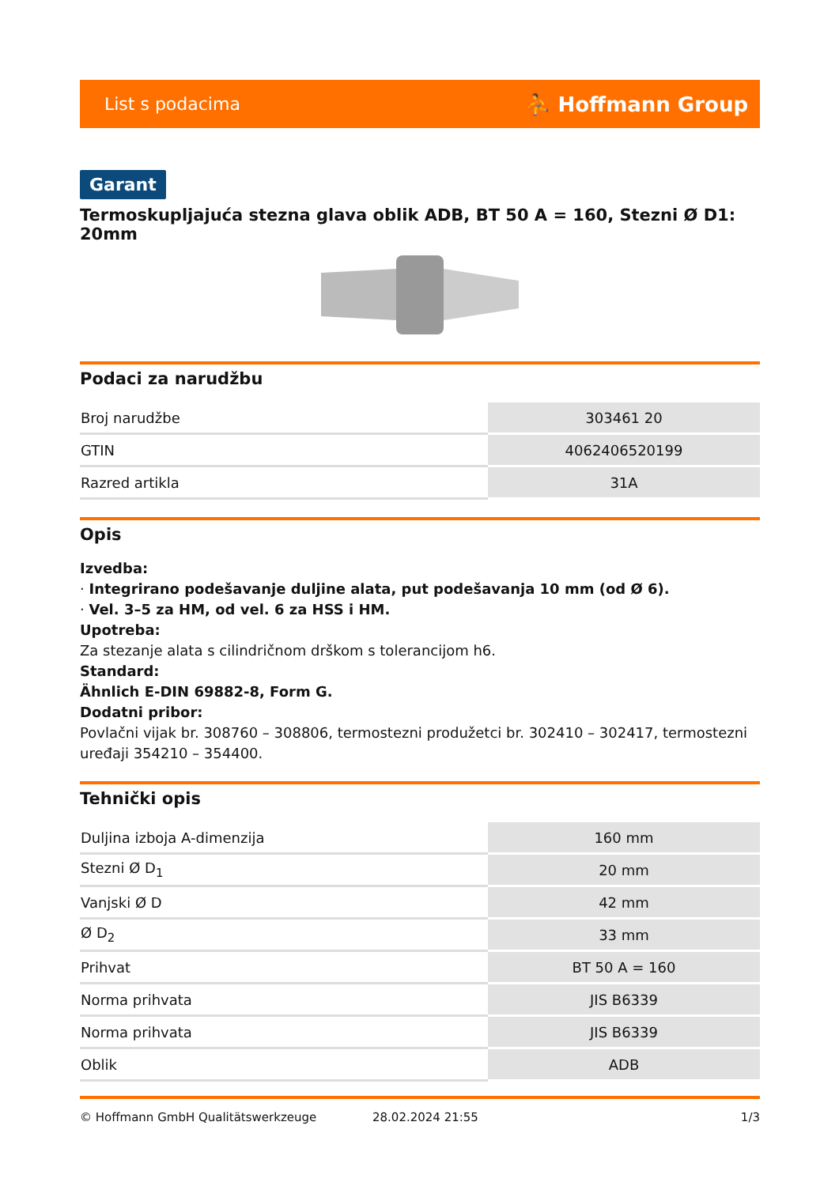List s podacima ⛹ Hoffmann Group
Garant
Termoskupljajuća stezna glava oblik ADB, BT 50 A = 160, Stezni Ø D1: 20mm
Podaci za narudžbu
| Broj narudžbe | 303461 20 |
| GTIN | 4062406520199 |
| Razred artikla | 31A |
Opis
Izvedba:
· Integrirano podešavanje duljine alata, put podešavanja 10 mm (od Ø 6).
· Vel. 3–5 za HM, od vel. 6 za HSS i HM.
Upotreba:
Za stezanje alata s cilindričnom drškom s tolerancijom h6.
Standard:
Ähnlich E-DIN 69882-8, Form G.
Dodatni pribor:
Povlačni vijak br. 308760 – 308806, termostezni produžetci br. 302410 – 302417, termostezni uređaji 354210 – 354400.
Tehnički opis
| Duljina izboja A-dimenzija | 160 mm |
| Stezni Ø D<sub>1</sub> | 20 mm |
| Vanjski Ø D | 42 mm |
| Ø D<sub>2</sub> | 33 mm |
| Prihvat | BT 50 A = 160 |
| Norma prihvata | JIS B6339 |
| Norma prihvata | JIS B6339 |
| Oblik | ADB |
© Hoffmann GmbH Qualitätswerkzeuge 28.02.2024 21:55 1/3